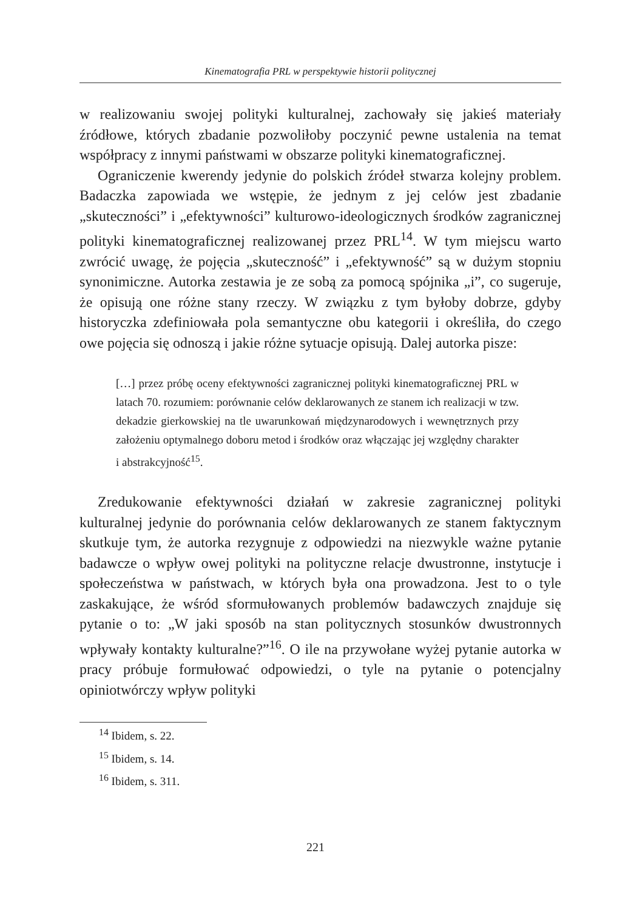Kinematografia PRL w perspektywie historii politycznej
w realizowaniu swojej polityki kulturalnej, zachowały się jakieś materiały źródłowe, których zbadanie pozwoliłoby poczynić pewne ustalenia na temat współpracy z innymi państwami w obszarze polityki kinematograficznej.
Ograniczenie kwerendy jedynie do polskich źródeł stwarza kolejny problem. Badaczka zapowiada we wstępie, że jednym z jej celów jest zbadanie „skuteczności” i „efektywności” kulturowo-ideologicznych środków zagranicznej polityki kinematograficznej realizowanej przez PRL<sup>14</sup>. W tym miejscu warto zwrócić uwagę, że pojęcia „skuteczność” i „efektywność” są w dużym stopniu synonimiczne. Autorka zestawia je ze sobą za pomocą spójnika „i”, co sugeruje, że opisują one różne stany rzeczy. W związku z tym byłoby dobrze, gdyby historyczka zdefiniowała pola semantyczne obu kategorii i określiła, do czego owe pojęcia się odnoszą i jakie różne sytuacje opisują. Dalej autorka pisze:
[…] przez próbę oceny efektywności zagranicznej polityki kinematograficznej PRL w latach 70. rozumiem: porównanie celów deklarowanych ze stanem ich realizacji w tzw. dekadzie gierkowskiej na tle uwarunkowań międzynarodowych i wewnętrznych przy założeniu optymalnego doboru metod i środków oraz włączając jej względny charakter i abstrakcyjność<sup>15</sup>.
Zredukowanie efektywności działań w zakresie zagranicznej polityki kulturalnej jedynie do porównania celów deklarowanych ze stanem faktycznym skutkuje tym, że autorka rezygnuje z odpowiedzi na niezwykle ważne pytanie badawcze o wpływ owej polityki na polityczne relacje dwustronne, instytucje i społeczeństwa w państwach, w których była ona prowadzona. Jest to o tyle zaskakujące, że wśród sformułowanych problemów badawczych znajduje się pytanie o to: „W jaki sposób na stan politycznych stosunków dwustronnych wpływały kontakty kulturalne?”<sup>16</sup>. O ile na przywołane wyżej pytanie autorka w pracy próbuje formułować odpowiedzi, o tyle na pytanie o potencjalny opiniotwórczy wpływ polityki
<sup>14</sup> Ibidem, s. 22.
<sup>15</sup> Ibidem, s. 14.
<sup>16</sup> Ibidem, s. 311.
221